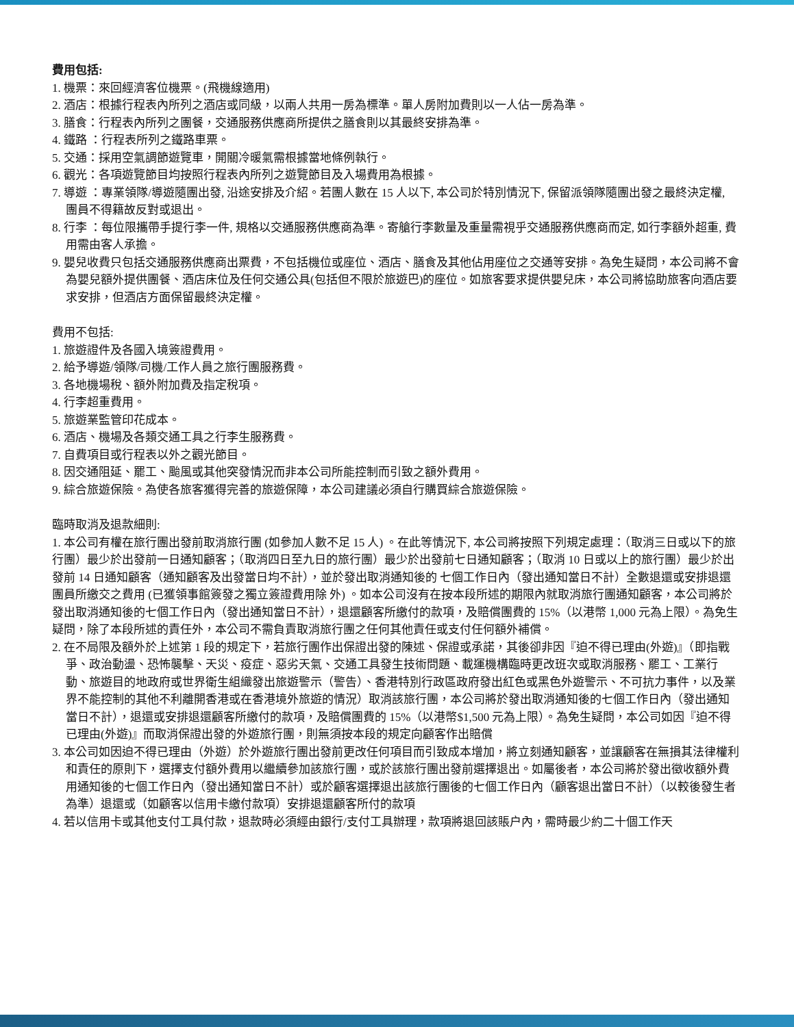費用包括:
1. 機票：來回經濟客位機票。(飛機線適用)
2. 酒店：根據行程表內所列之酒店或同級，以兩人共用一房為標準。單人房附加費則以一人佔一房為準。
3. 膳食：行程表內所列之團餐，交通服務供應商所提供之膳食則以其最終安排為準。
4. 鐵路 ：行程表所列之鐵路車票。
5. 交通：採用空氣調節遊覽車，開關冷暖氣需根據當地條例執行。
6. 觀光：各項遊覽節目均按照行程表內所列之遊覽節目及入場費用為根據。
7. 導遊 ：專業領隊/導遊隨團出發, 沿途安排及介紹。若團人數在 15 人以下, 本公司於特別情況下, 保留派領隊隨團出發之最終決定權, 團員不得籍故反對或退出。
8. 行李 ：每位限攜帶手提行李一件, 規格以交通服務供應商為準。寄艙行李數量及重量需視乎交通服務供應商而定, 如行李額外超重, 費用需由客人承擔。
9. 嬰兒收費只包括交通服務供應商出票費，不包括機位或座位、酒店、膳食及其他佔用座位之交通等安排。為免生疑問，本公司將不會為嬰兒額外提供團餐、酒店床位及任何交通公具(包括但不限於旅遊巴)的座位。如旅客要求提供嬰兒床，本公司將協助旅客向酒店要求安排，但酒店方面保留最終決定權。
費用不包括:
1. 旅遊證件及各國入境簽證費用。
2. 給予導遊/領隊/司機/工作人員之旅行團服務費。
3. 各地機場稅、額外附加費及指定稅項。
4. 行李超重費用。
5. 旅遊業監管印花成本。
6. 酒店、機場及各類交通工具之行李生服務費。
7. 自費項目或行程表以外之觀光節目。
8. 因交通阻延、罷工、颱風或其他突發情況而非本公司所能控制而引致之額外費用。
9. 綜合旅遊保險。為使各旅客獲得完善的旅遊保障，本公司建議必須自行購買綜合旅遊保險。
臨時取消及退款細則:
1. 本公司有權在旅行團出發前取消旅行團 (如參加人數不足 15 人) 。在此等情況下, 本公司將按照下列規定處理：（取消三日或以下的旅行團）最少於出發前一日通知顧客；（取消四日至九日的旅行團）最少於出發前七日通知顧客；（取消 10 日或以上的旅行團）最少於出發前 14 日通知顧客（通知顧客及出發當日均不計），並於發出取消通知後的 七個工作日內（發出通知當日不計）全數退還或安排退還團員所繳交之費用 (已獲領事館簽發之獨立簽證費用除 外) 。如本公司沒有在按本段所述的期限內就取消旅行團通知顧客，本公司將於發出取消通知後的七個工作日內（發出通知當日不計），退還顧客所繳付的款項，及賠償團費的 15%（以港幣 1,000 元為上限）。為免生疑問，除了本段所述的責任外，本公司不需負責取消旅行團之任何其他責任或支付任何額外補償。
2. 在不局限及額外於上述第 1 段的規定下，若旅行團作出保證出發的陳述、保證或承諾，其後卻非因『迫不得已理由(外遊)』（即指戰爭、政治動盪、恐怖襲擊、天災、疫症、惡劣天氣、交通工具發生技術問題、載運機構臨時更改班次或取消服務、罷工、工業行動、旅遊目的地政府或世界衛生組織發出旅遊警示（警告）、香港特別行政區政府發出紅色或黑色外遊警示、不可抗力事件，以及業界不能控制的其他不利離開香港或在香港境外旅遊的情況）取消該旅行團，本公司將於發出取消通知後的七個工作日內（發出通知當日不計），退還或安排退還顧客所繳付的款項，及賠償團費的 15%（以港幣$1,500 元為上限）。為免生疑問，本公司如因『迫不得已理由(外遊)』而取消保證出發的外遊旅行團，則無須按本段的規定向顧客作出賠償
3. 本公司如因迫不得已理由（外遊）於外遊旅行團出發前更改任何項目而引致成本增加，將立刻通知顧客，並讓顧客在無損其法律權利和責任的原則下，選擇支付額外費用以繼續參加該旅行團，或於該旅行團出發前選擇退出。如屬後者，本公司將於發出徵收額外費用通知後的七個工作日內（發出通知當日不計）或於顧客選擇退出該旅行團後的七個工作日內（顧客退出當日不計）（以較後發生者為準）退還或（如顧客以信用卡繳付款項）安排退還顧客所付的款項
4. 若以信用卡或其他支付工具付款，退款時必須經由銀行/支付工具辦理，款項將退回該賬户內，需時最少約二十個工作天